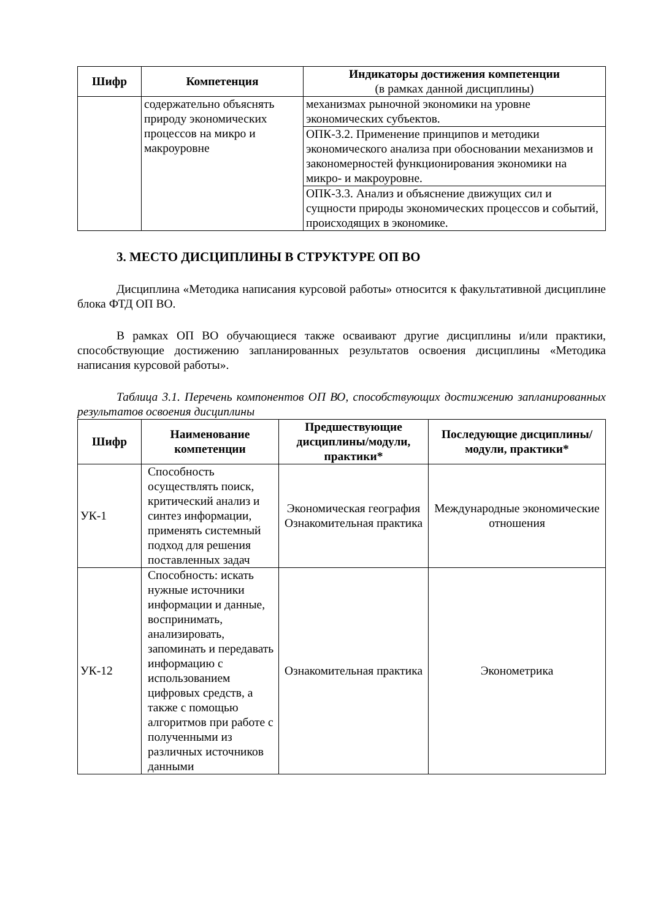| Шифр | Компетенция | Индикаторы достижения компетенции (в рамках данной дисциплины) |
| --- | --- | --- |
| | содержательно объяснять природу экономических процессов на микро и макроуровне | механизмах рыночной экономики на уровне экономических субъектов. |
| | | ОПК-3.2. Применение принципов и методики экономического анализа при обосновании механизмов и закономерностей функционирования экономики на микро- и макроуровне. |
| | | ОПК-3.3. Анализ и объяснение движущих сил и сущности природы экономических процессов и событий, происходящих в экономике. |
3. МЕСТО ДИСЦИПЛИНЫ В СТРУКТУРЕ ОП ВО
Дисциплина «Методика написания курсовой работы» относится к факультативной дисциплине блока ФТД ОП ВО.
В рамках ОП ВО обучающиеся также осваивают другие дисциплины и/или практики, способствующие достижению запланированных результатов освоения дисциплины «Методика написания курсовой работы».
Таблица 3.1. Перечень компонентов ОП ВО, способствующих достижению запланированных результатов освоения дисциплины
| Шифр | Наименование компетенции | Предшествующие дисциплины/модули, практики* | Последующие дисциплины/модули, практики* |
| --- | --- | --- | --- |
| УК-1 | Способность осуществлять поиск, критический анализ и синтез информации, применять системный подход для решения поставленных задач | Экономическая география Ознакомительная практика | Международные экономические отношения |
| УК-12 | Способность: искать нужные источники информации и данные, воспринимать, анализировать, запоминать и передавать информацию с использованием цифровых средств, а также с помощью алгоритмов при работе с полученными из различных источников данными | Ознакомительная практика | Эконометрика |